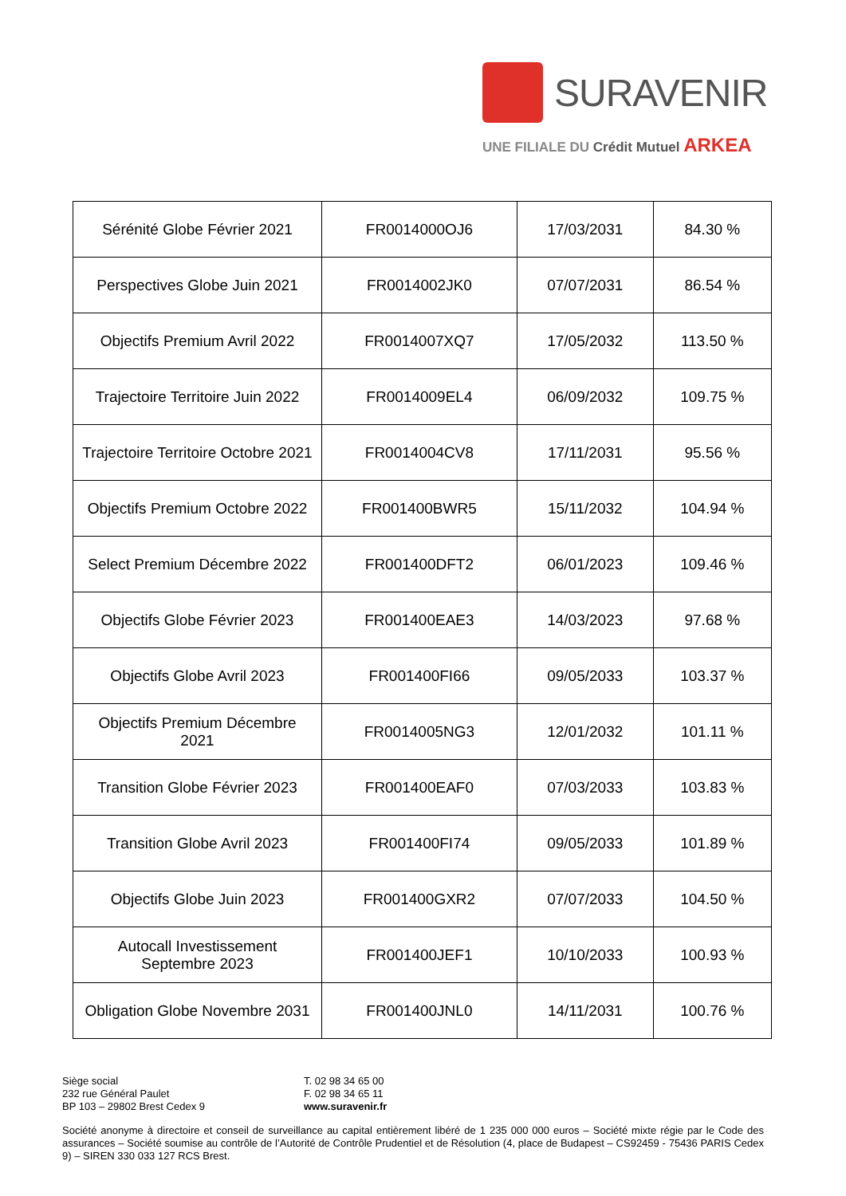SURAVENIR
UNE FILIALE DU Crédit Mutuel ARKEA
| Sérénité Globe Février 2021 | FR0014000OJ6 | 17/03/2031 | 84.30 % |
| Perspectives Globe Juin 2021 | FR0014002JK0 | 07/07/2031 | 86.54 % |
| Objectifs Premium Avril 2022 | FR0014007XQ7 | 17/05/2032 | 113.50 % |
| Trajectoire Territoire Juin 2022 | FR0014009EL4 | 06/09/2032 | 109.75 % |
| Trajectoire Territoire Octobre 2021 | FR0014004CV8 | 17/11/2031 | 95.56 % |
| Objectifs Premium Octobre 2022 | FR001400BWR5 | 15/11/2032 | 104.94 % |
| Select Premium Décembre 2022 | FR001400DFT2 | 06/01/2023 | 109.46 % |
| Objectifs Globe Février 2023 | FR001400EAE3 | 14/03/2023 | 97.68 % |
| Objectifs Globe Avril 2023 | FR001400FI66 | 09/05/2033 | 103.37 % |
| Objectifs Premium Décembre 2021 | FR0014005NG3 | 12/01/2032 | 101.11 % |
| Transition Globe Février 2023 | FR001400EAF0 | 07/03/2033 | 103.83 % |
| Transition Globe Avril 2023 | FR001400FI74 | 09/05/2033 | 101.89 % |
| Objectifs Globe Juin 2023 | FR001400GXR2 | 07/07/2033 | 104.50 % |
| Autocall Investissement Septembre 2023 | FR001400JEF1 | 10/10/2033 | 100.93 % |
| Obligation Globe Novembre 2031 | FR001400JNL0 | 14/11/2031 | 100.76 % |
Siège social
232 rue Général Paulet
BP 103 – 29802 Brest Cedex 9
T. 02 98 34 65 00
F. 02 98 34 65 11
www.suravenir.fr
Société anonyme à directoire et conseil de surveillance au capital entièrement libéré de 1 235 000 000 euros – Société mixte régie par le Code des assurances – Société soumise au contrôle de l’Autorité de Contrôle Prudentiel et de Résolution (4, place de Budapest – CS92459 - 75436 PARIS Cedex 9) – SIREN 330 033 127 RCS Brest.